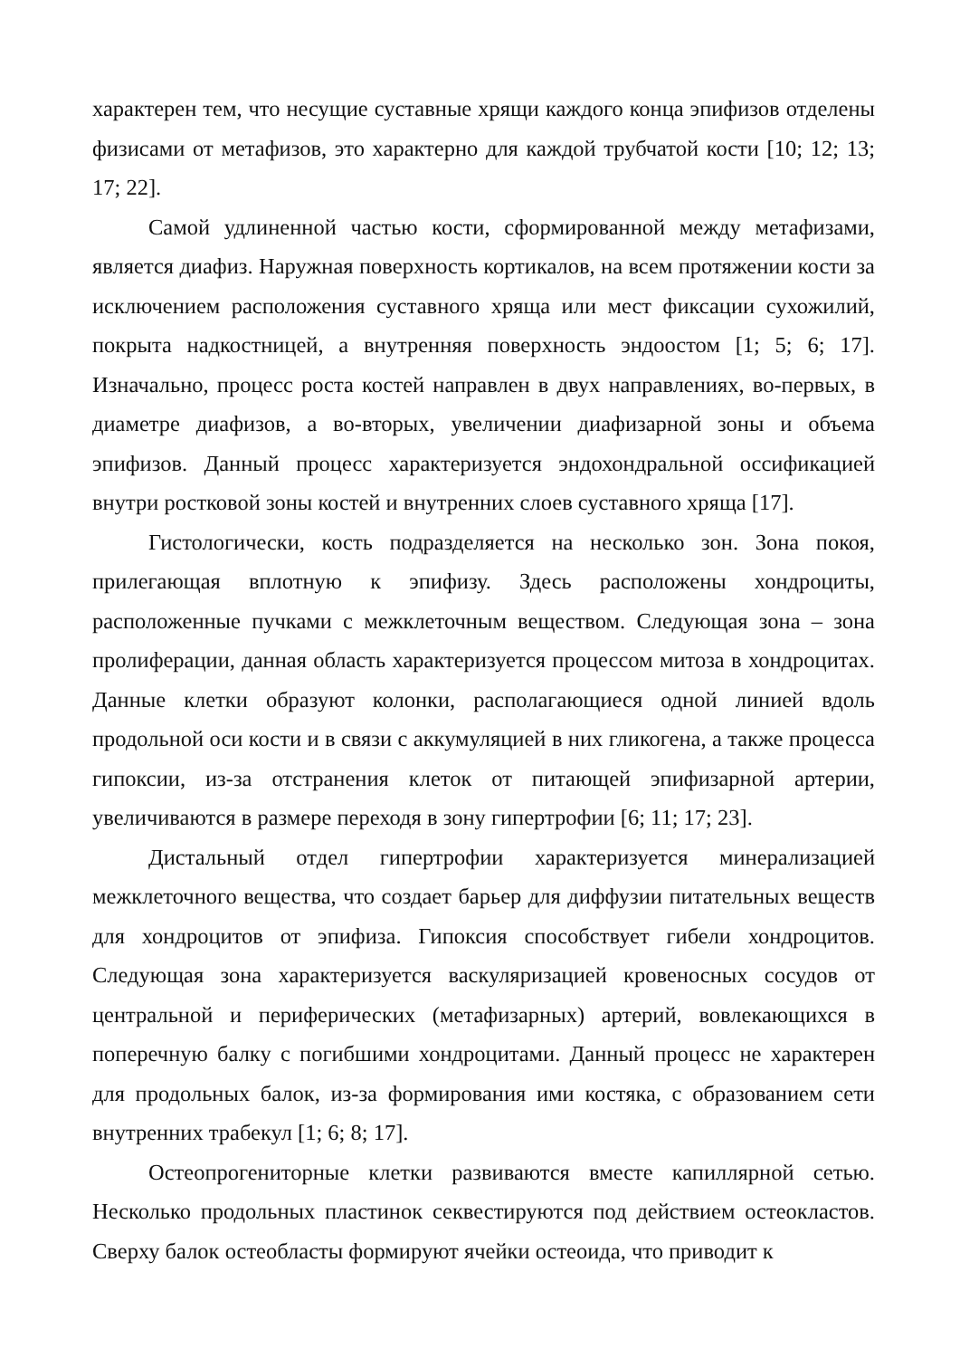характерен тем, что несущие суставные хрящи каждого конца эпифизов отделены физисами от метафизов, это характерно для каждой трубчатой кости [10; 12; 13; 17; 22].
Самой удлиненной частью кости, сформированной между метафизами, является диафиз. Наружная поверхность кортикалов, на всем протяжении кости за исключением расположения суставного хряща или мест фиксации сухожилий, покрыта надкостницей, а внутренняя поверхность эндоостом [1; 5; 6; 17]. Изначально, процесс роста костей направлен в двух направлениях, во-первых, в диаметре диафизов, а во-вторых, увеличении диафизарной зоны и объема эпифизов. Данный процесс характеризуется эндохондральной оссификацией внутри ростковой зоны костей и внутренних слоев суставного хряща [17].
Гистологически, кость подразделяется на несколько зон. Зона покоя, прилегающая вплотную к эпифизу. Здесь расположены хондроциты, расположенные пучками с межклеточным веществом. Следующая зона – зона пролиферации, данная область характеризуется процессом митоза в хондроцитах. Данные клетки образуют колонки, располагающиеся одной линией вдоль продольной оси кости и в связи с аккумуляцией в них гликогена, а также процесса гипоксии, из-за отстранения клеток от питающей эпифизарной артерии, увеличиваются в размере переходя в зону гипертрофии [6; 11; 17; 23].
Дистальный отдел гипертрофии характеризуется минерализацией межклеточного вещества, что создает барьер для диффузии питательных веществ для хондроцитов от эпифиза. Гипоксия способствует гибели хондроцитов. Следующая зона характеризуется васкуляризацией кровеносных сосудов от центральной и периферических (метафизарных) артерий, вовлекающихся в поперечную балку с погибшими хондроцитами. Данный процесс не характерен для продольных балок, из-за формирования ими костяка, с образованием сети внутренних трабекул [1; 6; 8; 17].
Остеопрогениторные клетки развиваются вместе капиллярной сетью. Несколько продольных пластинок секвестируются под действием остеокластов. Сверху балок остеобласты формируют ячейки остеоида, что приводит к